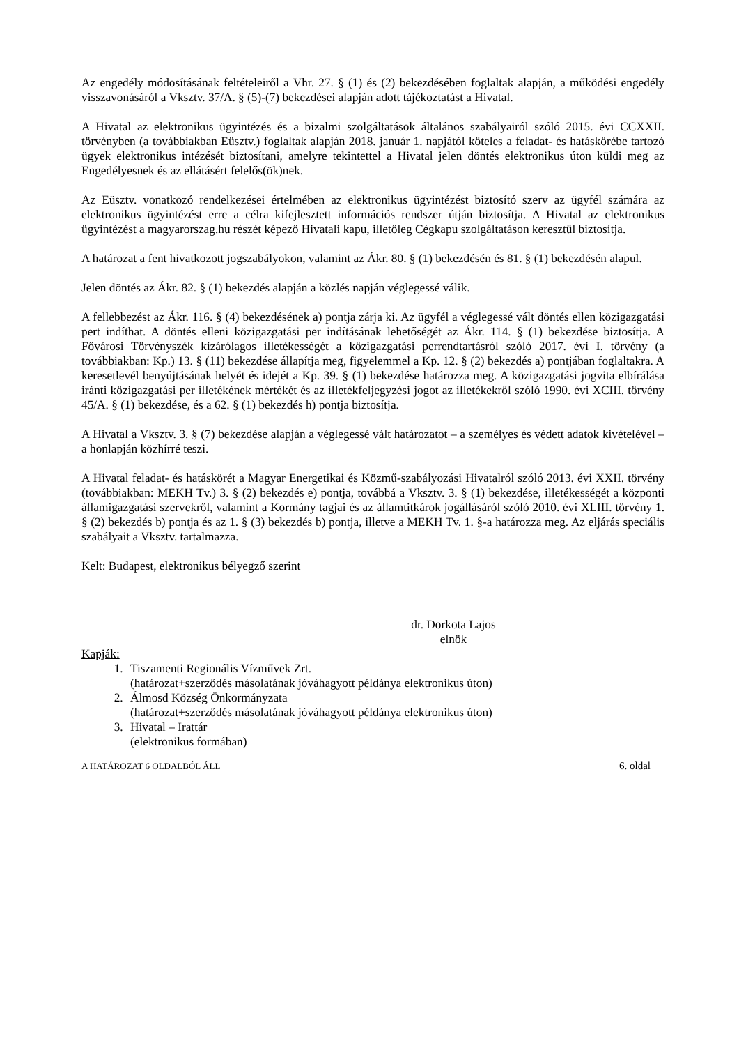Az engedély módosításának feltételeiről a Vhr. 27. § (1) és (2) bekezdésében foglaltak alapján, a működési engedély visszavonásáról a Vksztv. 37/A. § (5)-(7) bekezdései alapján adott tájékoztatást a Hivatal.
A Hivatal az elektronikus ügyintézés és a bizalmi szolgáltatások általános szabályairól szóló 2015. évi CCXXII. törvényben (a továbbiakban Eüsztv.) foglaltak alapján 2018. január 1. napjától köteles a feladat- és hatáskörébe tartozó ügyek elektronikus intézését biztosítani, amelyre tekintettel a Hivatal jelen döntés elektronikus úton küldi meg az Engedélyesnek és az ellátásért felelős(ök)nek.
Az Eüsztv. vonatkozó rendelkezései értelmében az elektronikus ügyintézést biztosító szerv az ügyfél számára az elektronikus ügyintézést erre a célra kifejlesztett információs rendszer útján biztosítja. A Hivatal az elektronikus ügyintézést a magyarorszag.hu részét képező Hivatali kapu, illetőleg Cégkapu szolgáltatáson keresztül biztosítja.
A határozat a fent hivatkozott jogszabályokon, valamint az Ákr. 80. § (1) bekezdésén és 81. § (1) bekezdésén alapul.
Jelen döntés az Ákr. 82. § (1) bekezdés alapján a közlés napján véglegessé válik.
A fellebbezést az Ákr. 116. § (4) bekezdésének a) pontja zárja ki. Az ügyfél a véglegessé vált döntés ellen közigazgatási pert indíthat. A döntés elleni közigazgatási per indításának lehetőségét az Ákr. 114. § (1) bekezdése biztosítja. A Fővárosi Törvényszék kizárólagos illetékességét a közigazgatási perrendtartásról szóló 2017. évi I. törvény (a továbbiakban: Kp.) 13. § (11) bekezdése állapítja meg, figyelemmel a Kp. 12. § (2) bekezdés a) pontjában foglaltakra. A keresetlevél benyújtásának helyét és idejét a Kp. 39. § (1) bekezdése határozza meg. A közigazgatási jogvita elbírálása iránti közigazgatási per illetékének mértékét és az illetékfeljegyzési jogot az illetékekről szóló 1990. évi XCIII. törvény 45/A. § (1) bekezdése, és a 62. § (1) bekezdés h) pontja biztosítja.
A Hivatal a Vksztv. 3. § (7) bekezdése alapján a véglegessé vált határozatot – a személyes és védett adatok kivételével – a honlapján közhírré teszi.
A Hivatal feladat- és hatáskörét a Magyar Energetikai és Közmű-szabályozási Hivatalról szóló 2013. évi XXII. törvény (továbbiakban: MEKH Tv.) 3. § (2) bekezdés e) pontja, továbbá a Vksztv. 3. § (1) bekezdése, illetékességét a központi államigazgatási szervekről, valamint a Kormány tagjai és az államtitkárok jogállásáról szóló 2010. évi XLIII. törvény 1. § (2) bekezdés b) pontja és az 1. § (3) bekezdés b) pontja, illetve a MEKH Tv. 1. §-a határozza meg. Az eljárás speciális szabályait a Vksztv. tartalmazza.
Kelt: Budapest, elektronikus bélyegző szerint
dr. Dorkota Lajos
elnök
Kapják:
1. Tiszamenti Regionális Vízművek Zrt.
(határozat+szerződés másolatának jóváhagyott példánya elektronikus úton)
2. Álmosd Község Önkormányzata
(határozat+szerződés másolatának jóváhagyott példánya elektronikus úton)
3. Hivatal – Irattár
(elektronikus formában)
A HATÁROZAT 6 OLDALBÓL ÁLL 6. oldal